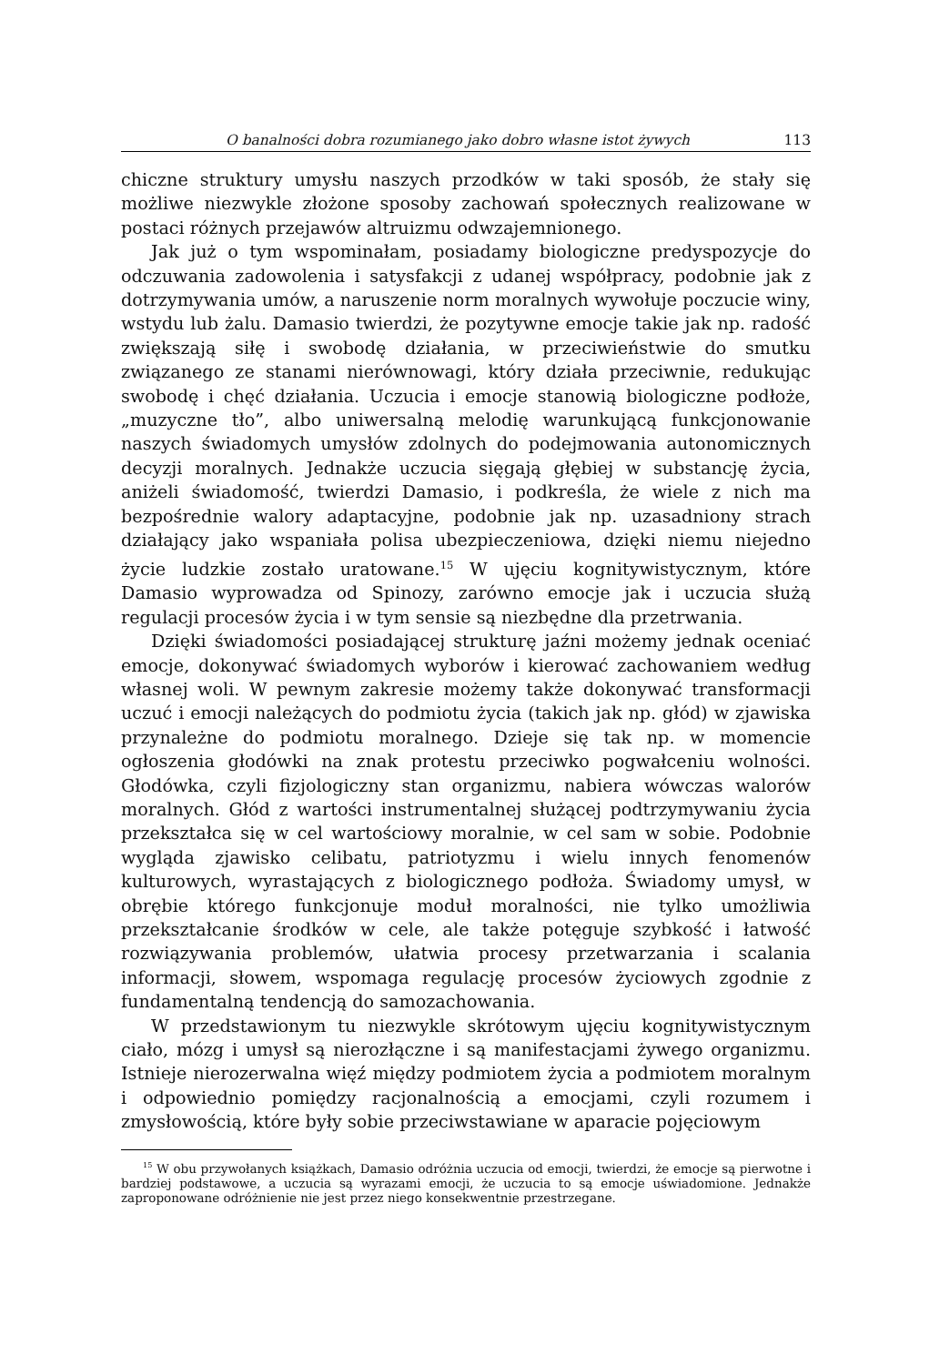O banalności dobra rozumianego jako dobro własne istot żywych 113
chiczne struktury umysłu naszych przodków w taki sposób, że stały się możliwe niezwykle złożone sposoby zachowań społecznych realizowane w postaci różnych przejawów altruizmu odwzajemnionego.
Jak już o tym wspominałam, posiadamy biologiczne predyspozycje do odczuwania zadowolenia i satysfakcji z udanej współpracy, podobnie jak z dotrzymywania umów, a naruszenie norm moralnych wywołuje poczucie winy, wstydu lub żalu. Damasio twierdzi, że pozytywne emocje takie jak np. radość zwiększają siłę i swobodę działania, w przeciwieństwie do smutku związanego ze stanami nierównowagi, który działa przeciwnie, redukując swobodę i chęć działania. Uczucia i emocje stanowią biologiczne podłoże, „muzyczne tło”, albo uniwersalną melodię warunkującą funkcjonowanie naszych świadomych umysłów zdolnych do podejmowania autonomicznych decyzji moralnych. Jednakże uczucia sięgają głębiej w substancję życia, aniżeli świadomość, twierdzi Damasio, i podkreśla, że wiele z nich ma bezpośrednie walory adaptacyjne, podobnie jak np. uzasadniony strach działający jako wspaniała polisa ubezpieczeniowa, dzięki niemu niejedno życie ludzkie zostało uratowane.<sup>15</sup> W ujęciu kognitywistycznym, które Damasio wyprowadza od Spinozy, zarówno emocje jak i uczucia służą regulacji procesów życia i w tym sensie są niezbędne dla przetrwania.
Dzięki świadomości posiadającej strukturę jaźni możemy jednak oceniać emocje, dokonywać świadomych wyborów i kierować zachowaniem według własnej woli. W pewnym zakresie możemy także dokonywać transformacji uczuć i emocji należących do podmiotu życia (takich jak np. głód) w zjawiska przynależne do podmiotu moralnego. Dzieje się tak np. w momencie ogłoszenia głodówki na znak protestu przeciwko pogwałceniu wolności. Głodówka, czyli fizjologiczny stan organizmu, nabiera wówczas walorów moralnych. Głód z wartości instrumentalnej służącej podtrzymywaniu życia przekształca się w cel wartościowy moralnie, w cel sam w sobie. Podobnie wygląda zjawisko celibatu, patriotyzmu i wielu innych fenomenów kulturowych, wyrastających z biologicznego podłoża. Świadomy umysł, w obrębie którego funkcjonuje moduł moralności, nie tylko umożliwia przekształcanie środków w cele, ale także potęguje szybkość i łatwość rozwiązywania problemów, ułatwia procesy przetwarzania i scalania informacji, słowem, wspomaga regulację procesów życiowych zgodnie z fundamentalną tendencją do samozachowania.
W przedstawionym tu niezwykle skrótowym ujęciu kognitywistycznym ciało, mózg i umysł są nierozłączne i są manifestacjami żywego organizmu. Istnieje nierozerwalna więź między podmiotem życia a podmiotem moralnym i odpowiednio pomiędzy racjonalnością a emocjami, czyli rozumem i zmysłowością, które były sobie przeciwstawiane w aparacie pojęciowym
<sup>15</sup> W obu przywołanych książkach, Damasio odróżnia uczucia od emocji, twierdzi, że emocje są pierwotne i bardziej podstawowe, a uczucia są wyrazami emocji, że uczucia to są emocje uświadomione. Jednakże zaproponowane odróżnienie nie jest przez niego konsekwentnie przestrzegane.